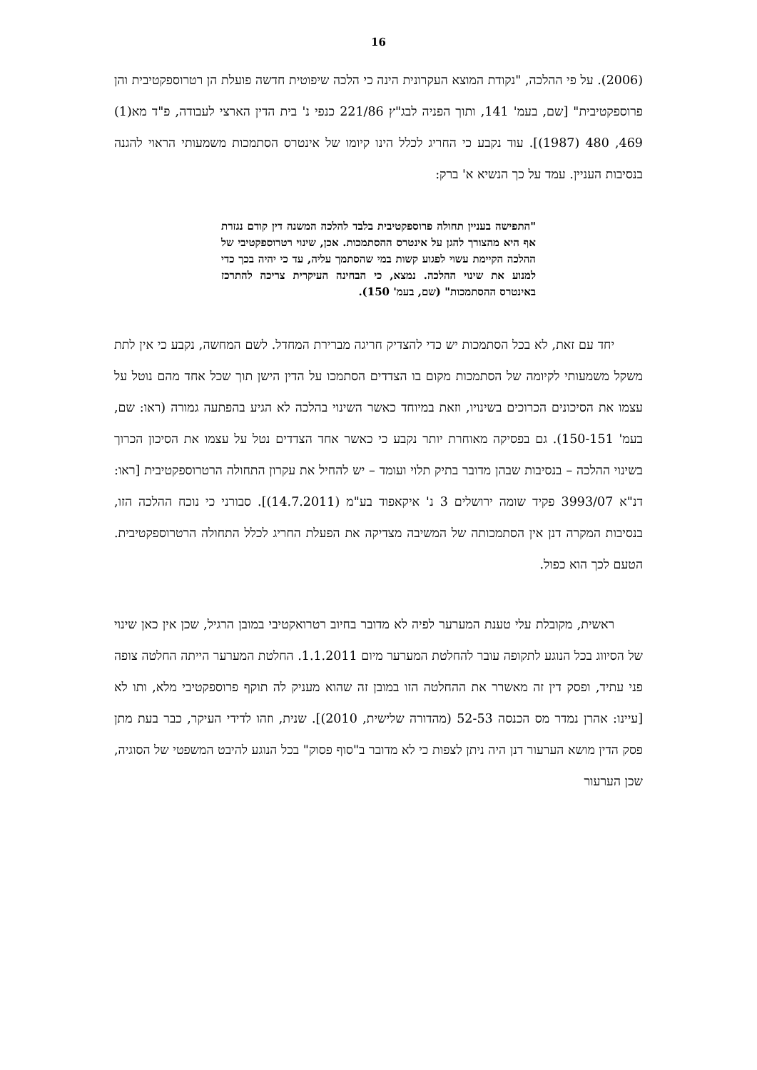16
(2006). על פי ההלכה, "נקודת המוצא העקרונית הינה כי הלכה שיפוטית חדשה פועלת הן רטרוספקטיבית והן פרוספקטיבית" [שם, בעמ' 141, ותוך הפניה לבג"ץ 221/86 כנפי נ' בית הדין הארצי לעבודה, פ"ד מא(1) 469, 480 (1987)]. עוד נקבע כי החריג לכלל הינו קיומו של אינטרס הסתמכות משמעותי הראוי להגנה בנסיבות העניין. עמד על כך הנשיא א' ברק:
"התפישה בעניין תחולה פרוספקטיבית בלבד להלכה המשנה דין קודם נגזרת אף היא מהצורך להגן על אינטרס ההסתמכות. אכן, שינוי רטרוספקטיבי של ההלכה הקיימת עשוי לפגוע קשות במי שהסתמך עליה, עד כי יהיה בכך כדי למנוע את שינוי ההלכה. נמצא, כי הבחינה העיקרית צריכה להתרכז באינטרס ההסתמכות" (שם, בעמ' 150).
יחד עם זאת, לא בכל הסתמכות יש כדי להצדיק חריגה מברירת המחדל. לשם המחשה, נקבע כי אין לתת משקל משמעותי לקיומה של הסתמכות מקום בו הצדדים הסתמכו על הדין הישן תוך שכל אחד מהם נוטל על עצמו את הסיכונים הכרוכים בשינויו, וזאת במיוחד כאשר השינוי בהלכה לא הגיע בהפתעה גמורה (ראו: שם, בעמ' 150-151). גם בפסיקה מאוחרת יותר נקבע כי כאשר אחד הצדדים נטל על עצמו את הסיכון הכרוך בשינוי ההלכה – בנסיבות שבהן מדובר בתיק תלוי ועומד – יש להחיל את עקרון התחולה הרטרוספקטיבית [ראו: דנ"א 3993/07 פקיד שומה ירושלים 3 נ' איקאפוד בע"מ (14.7.2011)]. סבורני כי נוכח ההלכה הזו, בנסיבות המקרה דנן אין הסתמכותה של המשיבה מצדיקה את הפעלת החריג לכלל התחולה הרטרוספקטיבית. הטעם לכך הוא כפול.
ראשית, מקובלת עלי טענת המערער לפיה לא מדובר בחיוב רטרואקטיבי במובן הרגיל, שכן אין כאן שינוי של הסיווג בכל הנוגע לתקופה עובר להחלטת המערער מיום 1.1.2011. החלטת המערער הייתה החלטה צופה פני עתיד, ופסק דין זה מאשרר את ההחלטה הזו במובן זה שהוא מעניק לה תוקף פרוספקטיבי מלא, ותו לא [עיינו: אהרן נמדר מס הכנסה 52-53 (מהדורה שלישית, 2010)]. שנית, וזהו לדידי העיקר, כבר בעת מתן פסק הדין מושא הערעור דנן היה ניתן לצפות כי לא מדובר ב"סוף פסוק" בכל הנוגע להיבט המשפטי של הסוגיה, שכן הערעור